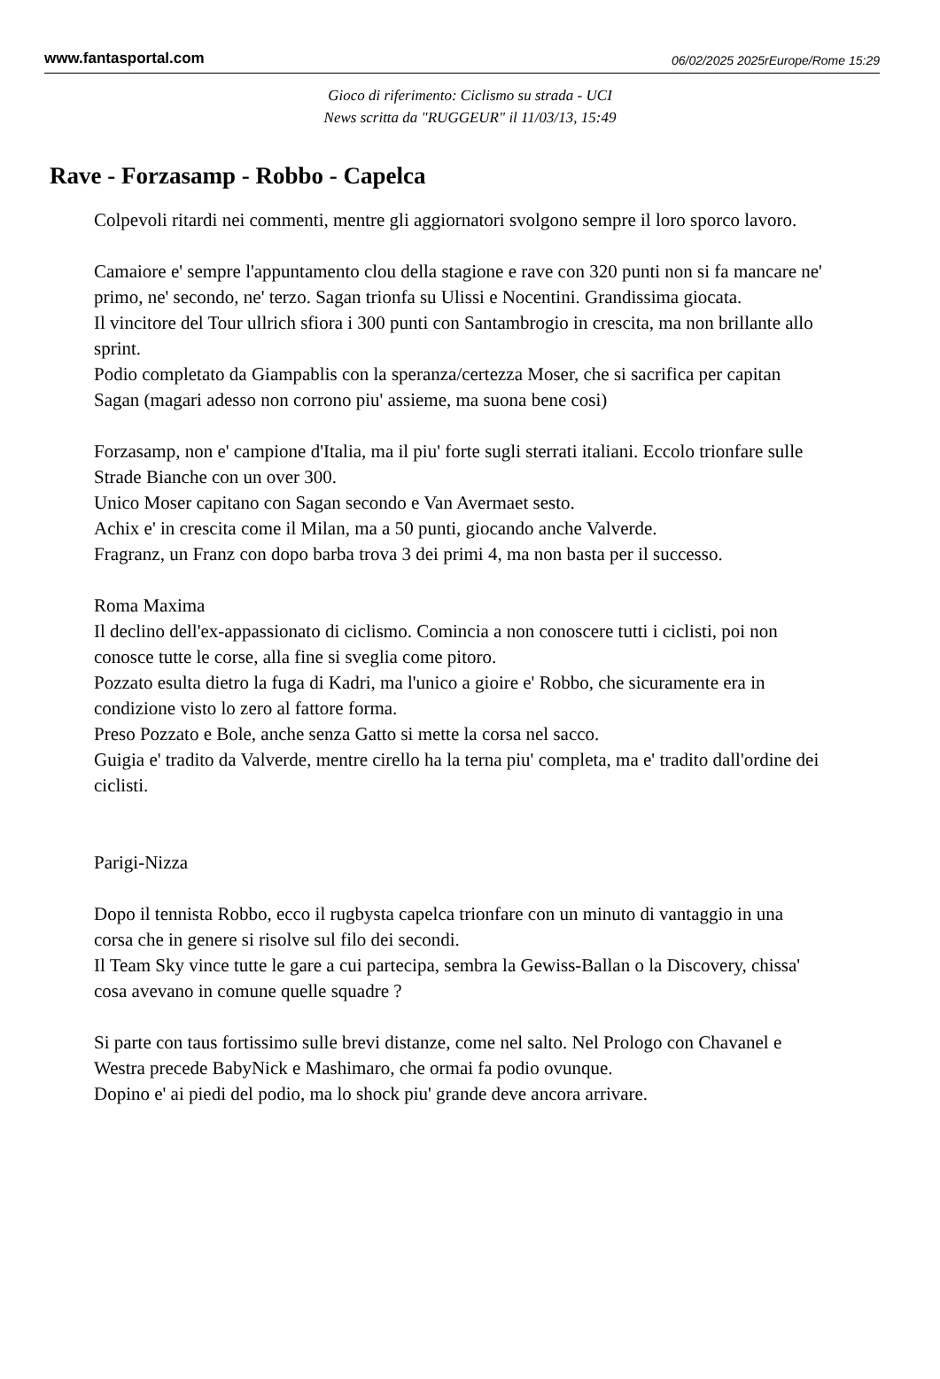www.fantasportal.com 06/02/2025 2025rEurope/Rome 15:29
Gioco di riferimento: Ciclismo su strada - UCI
News scritta da "RUGGEUR" il 11/03/13, 15:49
Rave - Forzasamp - Robbo - Capelca
Colpevoli ritardi nei commenti, mentre gli aggiornatori svolgono sempre il loro sporco lavoro.
Camaiore e' sempre l'appuntamento clou della stagione e rave con 320 punti non si fa mancare ne' primo, ne' secondo, ne' terzo. Sagan trionfa su Ulissi e Nocentini. Grandissima giocata.
Il vincitore del Tour ullrich sfiora i 300 punti con Santambrogio in crescita, ma non brillante allo sprint.
Podio completato da Giampablis con la speranza/certezza Moser, che si sacrifica per capitan Sagan (magari adesso non corrono piu' assieme, ma suona bene cosi)
Forzasamp, non e' campione d'Italia, ma il piu' forte sugli sterrati italiani. Eccolo trionfare sulle Strade Bianche con un over 300.
Unico Moser capitano con Sagan secondo e Van Avermaet sesto.
Achix e' in crescita come il Milan, ma a 50 punti, giocando anche Valverde.
Fragranz, un Franz con dopo barba trova 3 dei primi 4, ma non basta per il successo.
Roma Maxima
Il declino dell'ex-appassionato di ciclismo. Comincia a non conoscere tutti i ciclisti, poi non conosce tutte le corse, alla fine si sveglia come pitoro.
Pozzato esulta dietro la fuga di Kadri, ma l'unico a gioire e' Robbo, che sicuramente era in condizione visto lo zero al fattore forma.
Preso Pozzato e Bole, anche senza Gatto si mette la corsa nel sacco.
Guigia e' tradito da Valverde, mentre cirello ha la terna piu' completa, ma e' tradito dall'ordine dei ciclisti.
Parigi-Nizza
Dopo il tennista Robbo, ecco il rugbysta capelca trionfare con un minuto di vantaggio in una corsa che in genere si risolve sul filo dei secondi.
Il Team Sky vince tutte le gare a cui partecipa, sembra la Gewiss-Ballan o la Discovery, chissa' cosa avevano in comune quelle squadre ?
Si parte con taus fortissimo sulle brevi distanze, come nel salto. Nel Prologo con Chavanel e Westra precede BabyNick e Mashimaro, che ormai fa podio ovunque.
Dopino e' ai piedi del podio, ma lo shock piu' grande deve ancora arrivare.